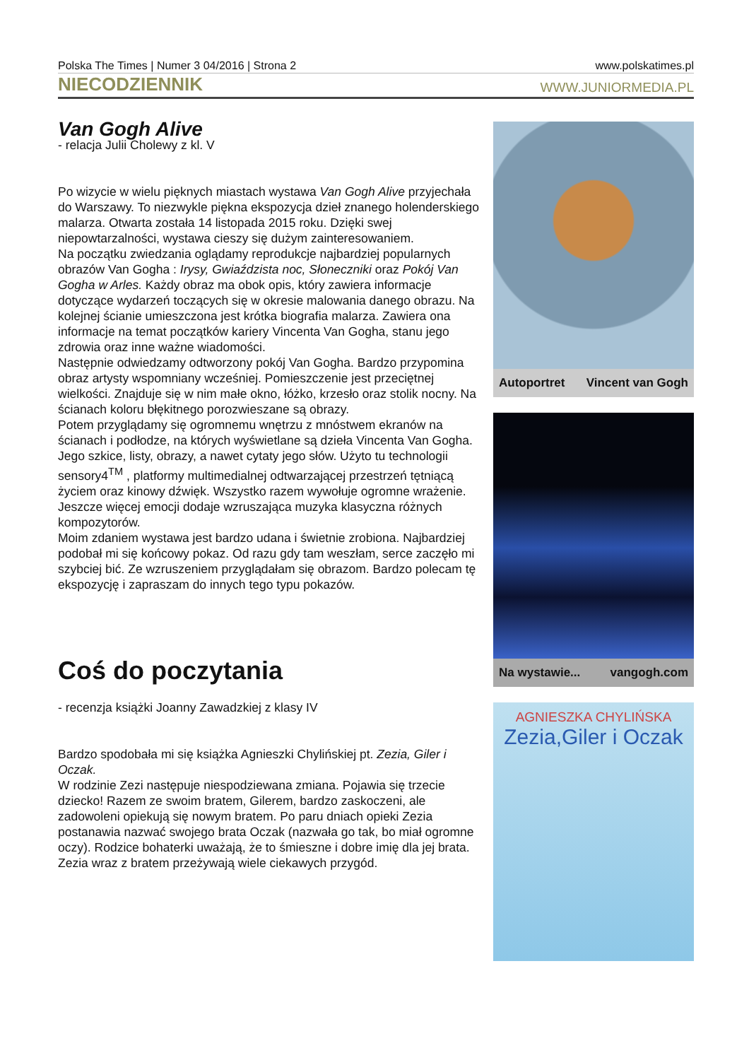Polska The Times | Numer 3 04/2016 | Strona 2 www.polskatimes.pl
NIECODZIENNIK WWW.JUNIORMEDIA.PL
Van Gogh Alive
- relacja Julii Cholewy z kl. V
Po wizycie w wielu pięknych miastach wystawa Van Gogh Alive przyjechała do Warszawy. To niezwykle piękna ekspozycja dzieł znanego holenderskiego malarza. Otwarta została 14 listopada 2015 roku. Dzięki swej niepowtarzalności, wystawa cieszy się dużym zainteresowaniem.
Na początku zwiedzania oglądamy reprodukcje najbardziej popularnych obrazów Van Gogha : Irysy, Gwiaździsta noc, Słoneczniki oraz Pokój Van Gogha w Arles. Każdy obraz ma obok opis, który zawiera informacje dotyczące wydarzeń toczących się w okresie malowania danego obrazu. Na kolejnej ścianie umieszczona jest krótka biografia malarza. Zawiera ona informacje na temat początków kariery Vincenta Van Gogha, stanu jego zdrowia oraz inne ważne wiadomości.
Następnie odwiedzamy odtworzony pokój Van Gogha. Bardzo przypomina obraz artysty wspomniany wcześniej. Pomieszczenie jest przeciętnej wielkości. Znajduje się w nim małe okno, łóżko, krzesło oraz stolik nocny. Na ścianach koloru błękitnego porozwieszane są obrazy.
Potem przyglądamy się ogromnemu wnętrzu z mnóstwem ekranów na ścianach i podłodze, na których wyświetlane są dzieła Vincenta Van Gogha. Jego szkice, listy, obrazy, a nawet cytaty jego słów. Użyto tu technologii sensory4<sup>TM</sup> , platformy multimedialnej odtwarzającej przestrzeń tętniącą życiem oraz kinowy dźwięk. Wszystko razem wywołuje ogromne wrażenie. Jeszcze więcej emocji dodaje wzruszająca muzyka klasyczna różnych kompozytorów.
Moim zdaniem wystawa jest bardzo udana i świetnie zrobiona. Najbardziej podobał mi się końcowy pokaz. Od razu gdy tam weszłam, serce zaczęło mi szybciej bić. Ze wzruszeniem przyglądałam się obrazom. Bardzo polecam tę ekspozycję i zapraszam do innych tego typu pokazów.
Coś do poczytania
- recenzja książki Joanny Zawadzkiej z klasy IV
Bardzo spodobała mi się książka Agnieszki Chylińskiej pt. Zezia, Giler i Oczak.
W rodzinie Zezi następuje niespodziewana zmiana. Pojawia się trzecie dziecko! Razem ze swoim bratem, Gilerem, bardzo zaskoczeni, ale zadowoleni opiekują się nowym bratem. Po paru dniach opieki Zezia postanawia nazwać swojego brata Oczak (nazwała go tak, bo miał ogromne oczy). Rodzice bohaterki uważają, że to śmieszne i dobre imię dla jej brata.
Zezia wraz z bratem przeżywają wiele ciekawych przygód.
Autoportret Vincent van Gogh
Na wystawie... vangogh.com
AGNIESZKA CHYLIŃSKA
Zezia,Giler i Oczak